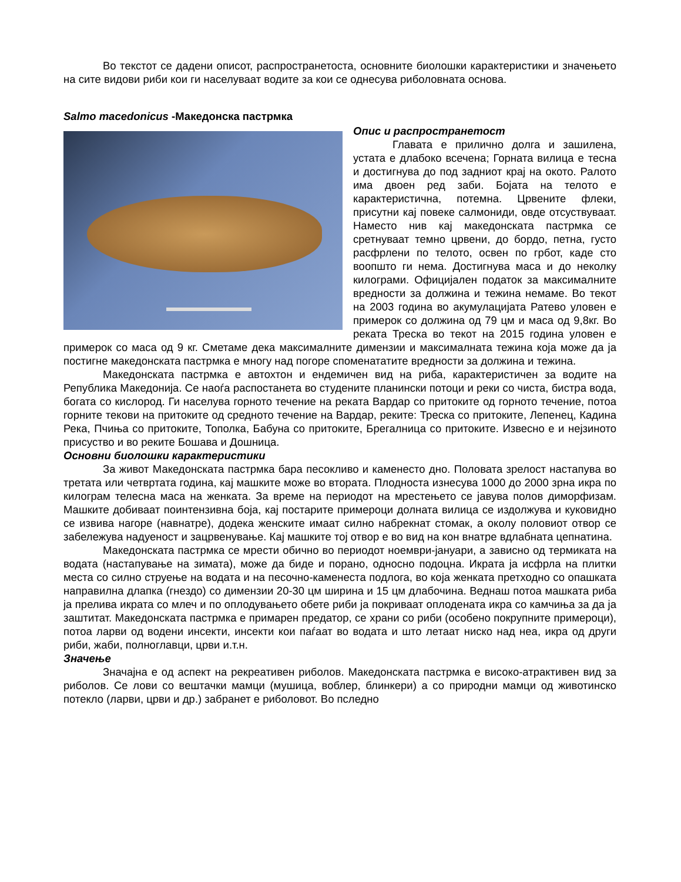Во текстот се дадени описот, распространетоста, основните биолошки карактеристики и значењето на сите видови риби кои ги населуваат водите за кои се однесува риболовната основа.
Salmo macedonicus -Македонска пастрмка
Опис и распространетост
Главата е прилично долга и зашилена, устата е длабоко всечена; Горната вилица е тесна и достигнува до под задниот крај на окото. Ралото има двоен ред заби. Бојата на телото е карактеристична, потемна. Црвените флеки, присутни кај повеке салмониди, овде отсуствуваат. Наместо нив кај македонската пастрмка се сретнуваат темно црвени, до бордо, петна, густо расфрлени по телото, освен по грбот, каде сто воопшто ги нема. Достигнува маса и до неколку килограми. Официјален податок за максималните вредности за должина и тежина немаме. Во текот на 2003 година во акумулацијата Ратево уловен е примерок со должина од 79 цм и маса од 9,8кг. Во реката Треска во текот на 2015 година уловен е примерок со маса од 9 кг. Сметаме дека максималните димензии и максималната тежина која може да ја постигне македонската пастрмка е многу над погоре споменататите вредности за должина и тежина.
Македонската пастрмка е автохтон и ендемичен вид на риба, карактеристичен за водите на Република Македонија. Се наоѓа распостанета во студените планински потоци и реки со чиста, бистра вода, богата со кислород. Ги населува горното течение на реката Вардар со притоките од горното течение, потоа горните текови на притоките од средното течение на Вардар, реките: Треска со притоките, Лепенец, Кадина Река, Пчиња со притоките, Тополка, Бабуна со притоките, Брегалница со притоките. Извесно е и нејзиното присуство и во реките Бошава и Дошница.
Основни биолошки карактеристики
За живот Македонската пастрмка бара песокливо и каменесто дно. Половата зрелост настапува во третата или четвртата година, кај машките може во втората. Плодноста изнесува 1000 до 2000 зрна икра по килограм телесна маса на женката. За време на периодот на мрестењето се јавува полов диморфизам. Машките добиваат поинтензивна боја, кај постарите примероци долната вилица се издолжува и куковидно се извива нагоре (навнатре), додека женските имаат силно набрекнат стомак, а околу половиот отвор се забележува надуеност и зацрвенување. Кај машките тој отвор е во вид на кон внатре вдлабната цепнатина.
Македонската пастрмка се мрести обично во периодот ноември-јануари, а зависно од термиката на водата (настапување на зимата), може да биде и порано, односно подоцна. Икрата ја исфрла на плитки места со силно струење на водата и на песочно-каменеста подлога, во која женката претходно со опашката направилна длапка (гнездо) со димензии 20-30 цм ширина и 15 цм длабочина. Веднаш потоа машката риба ја прелива икрата со млеч и по оплодувањето обете риби ја покриваат оплодената икра со камчиња за да ја заштитат. Македонската пастрмка е примарен предатор, се храни со риби (особено покрупните примероци), потоа ларви од водени инсекти, инсекти кои паѓаат во водата и што летаат ниско над неа, икра од други риби, жаби, полноглавци, црви и.т.н.
Значење
Значајна е од аспект на рекреативен риболов. Македонската пастрмка е високо-атрактивен вид за риболов. Се лови со вештачки мамци (мушица, воблер, блинкери) а со природни мамци од животинско потекло (ларви, црви и др.) забранет е риболовот. Во пследно